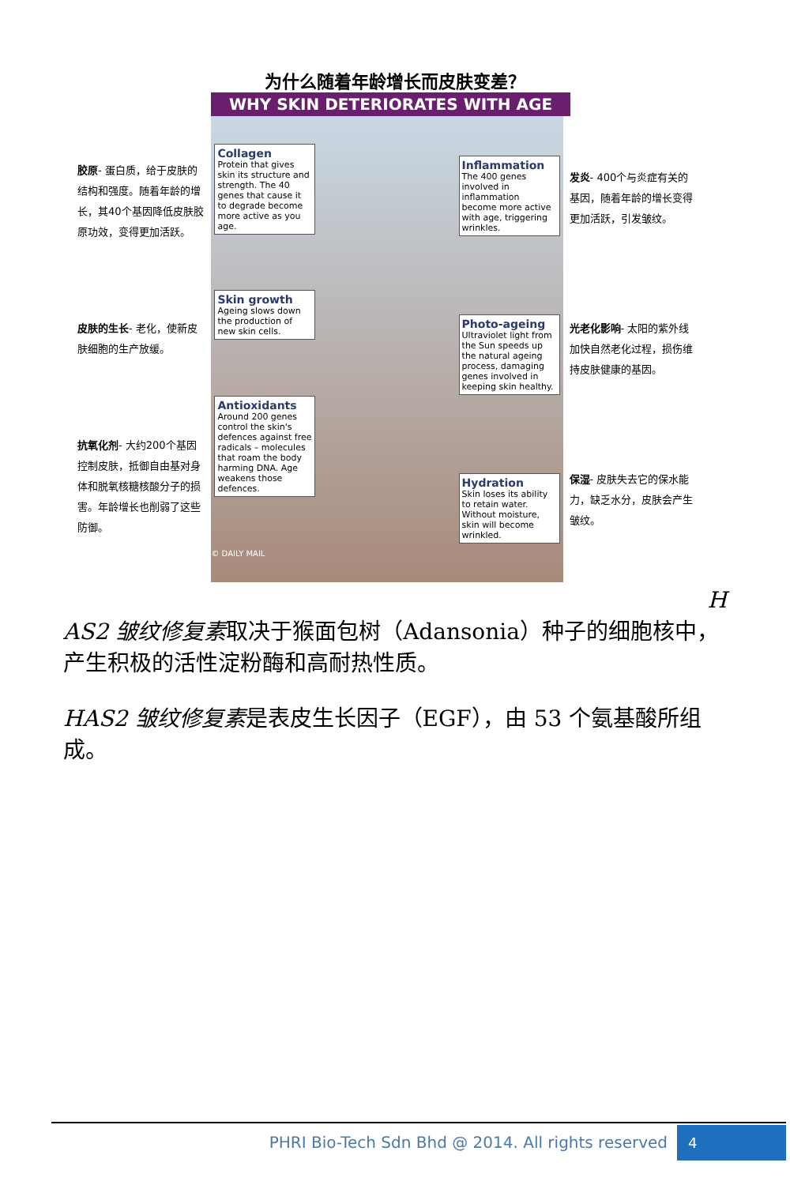为什么随着年龄增长而皮肤变差？
WHY SKIN DETERIORATES WITH AGE
胶原- 蛋白质，给于皮肤的结构和强度。随着年龄的增长，其40个基因降低皮肤胶原功效，变得更加活跃。
皮肤的生长- 老化，使新皮肤细胞的生产放缓。
抗氧化剂- 大约200个基因控制皮肤，抵御自由基对身体和脱氧核糖核酸分子的损害。年龄增长也削弱了这些防御。
Collagen
Protein that gives skin its structure and strength. The 40 genes that cause it to degrade become more active as you age.
Skin growth
Ageing slows down the production of new skin cells.
Antioxidants
Around 200 genes control the skin's defences against free radicals – molecules that roam the body harming DNA. Age weakens those defences.
© DAILY MAIL
Inflammation
The 400 genes involved in inflammation become more active with age, triggering wrinkles.
Photo-ageing
Ultraviolet light from the Sun speeds up the natural ageing process, damaging genes involved in keeping skin healthy.
Hydration
Skin loses its ability to retain water. Without moisture, skin will become wrinkled.
发炎- 400个与炎症有关的基因，随着年龄的增长变得更加活跃，引发皱纹。
光老化影响- 太阳的紫外线加快自然老化过程，损伤维持皮肤健康的基因。
保湿- 皮肤失去它的保水能力，缺乏水分，皮肤会产生皱纹。
H
AS2 皱纹修复素取决于猴面包树（Adansonia）种子的细胞核中，产生积极的活性淀粉酶和高耐热性质。
HAS2 皱纹修复素是表皮生长因子（EGF），由 53 个氨基酸所组成。
PHRI Bio-Tech Sdn Bhd @ 2014. All rights reserved
4